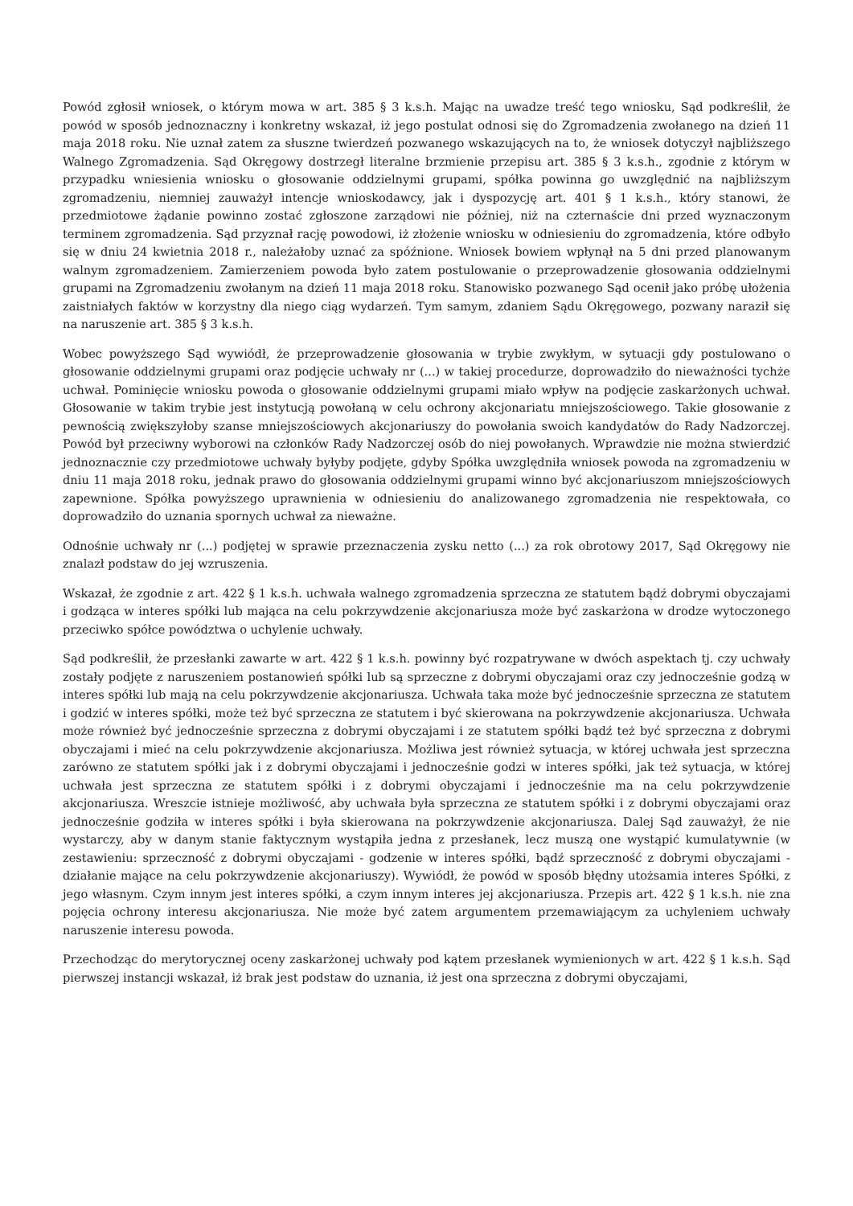Powód zgłosił wniosek, o którym mowa w art. 385 § 3 k.s.h. Mając na uwadze treść tego wniosku, Sąd podkreślił, że powód w sposób jednoznaczny i konkretny wskazał, iż jego postulat odnosi się do Zgromadzenia zwołanego na dzień 11 maja 2018 roku. Nie uznał zatem za słuszne twierdzeń pozwanego wskazujących na to, że wniosek dotyczył najbliższego Walnego Zgromadzenia. Sąd Okręgowy dostrzegł literalne brzmienie przepisu art. 385 § 3 k.s.h., zgodnie z którym w przypadku wniesienia wniosku o głosowanie oddzielnymi grupami, spółka powinna go uwzględnić na najbliższym zgromadzeniu, niemniej zauważył intencje wnioskodawcy, jak i dyspozycję art. 401 § 1 k.s.h., który stanowi, że przedmiotowe żądanie powinno zostać zgłoszone zarządowi nie później, niż na czternaście dni przed wyznaczonym terminem zgromadzenia. Sąd przyznał rację powodowi, iż złożenie wniosku w odniesieniu do zgromadzenia, które odbyło się w dniu 24 kwietnia 2018 r., należałoby uznać za spóźnione. Wniosek bowiem wpłynął na 5 dni przed planowanym walnym zgromadzeniem. Zamierzeniem powoda było zatem postulowanie o przeprowadzenie głosowania oddzielnymi grupami na Zgromadzeniu zwołanym na dzień 11 maja 2018 roku. Stanowisko pozwanego Sąd ocenił jako próbę ułożenia zaistniałych faktów w korzystny dla niego ciąg wydarzeń. Tym samym, zdaniem Sądu Okręgowego, pozwany naraził się na naruszenie art. 385 § 3 k.s.h.
Wobec powyższego Sąd wywiódł, że przeprowadzenie głosowania w trybie zwykłym, w sytuacji gdy postulowano o głosowanie oddzielnymi grupami oraz podjęcie uchwały nr (...) w takiej procedurze, doprowadziło do nieważności tychże uchwał. Pominięcie wniosku powoda o głosowanie oddzielnymi grupami miało wpływ na podjęcie zaskarżonych uchwał. Głosowanie w takim trybie jest instytucją powołaną w celu ochrony akcjonariatu mniejszościowego. Takie głosowanie z pewnością zwiększyłoby szanse mniejszościowych akcjonariuszy do powołania swoich kandydatów do Rady Nadzorczej. Powód był przeciwny wyborowi na członków Rady Nadzorczej osób do niej powołanych. Wprawdzie nie można stwierdzić jednoznacznie czy przedmiotowe uchwały byłyby podjęte, gdyby Spółka uwzględniła wniosek powoda na zgromadzeniu w dniu 11 maja 2018 roku, jednak prawo do głosowania oddzielnymi grupami winno być akcjonariuszom mniejszościowych zapewnione. Spółka powyższego uprawnienia w odniesieniu do analizowanego zgromadzenia nie respektowała, co doprowadziło do uznania spornych uchwał za nieważne.
Odnośnie uchwały nr (...) podjętej w sprawie przeznaczenia zysku netto (...) za rok obrotowy 2017, Sąd Okręgowy nie znalazł podstaw do jej wzruszenia.
Wskazał, że zgodnie z art. 422 § 1 k.s.h. uchwała walnego zgromadzenia sprzeczna ze statutem bądź dobrymi obyczajami i godząca w interes spółki lub mająca na celu pokrzywdzenie akcjonariusza może być zaskarżona w drodze wytoczonego przeciwko spółce powództwa o uchylenie uchwały.
Sąd podkreślił, że przesłanki zawarte w art. 422 § 1 k.s.h. powinny być rozpatrywane w dwóch aspektach tj. czy uchwały zostały podjęte z naruszeniem postanowień spółki lub są sprzeczne z dobrymi obyczajami oraz czy jednocześnie godzą w interes spółki lub mają na celu pokrzywdzenie akcjonariusza. Uchwała taka może być jednocześnie sprzeczna ze statutem i godzić w interes spółki, może też być sprzeczna ze statutem i być skierowana na pokrzywdzenie akcjonariusza. Uchwała może również być jednocześnie sprzeczna z dobrymi obyczajami i ze statutem spółki bądź też być sprzeczna z dobrymi obyczajami i mieć na celu pokrzywdzenie akcjonariusza. Możliwa jest również sytuacja, w której uchwała jest sprzeczna zarówno ze statutem spółki jak i z dobrymi obyczajami i jednocześnie godzi w interes spółki, jak też sytuacja, w której uchwała jest sprzeczna ze statutem spółki i z dobrymi obyczajami i jednocześnie ma na celu pokrzywdzenie akcjonariusza. Wreszcie istnieje możliwość, aby uchwała była sprzeczna ze statutem spółki i z dobrymi obyczajami oraz jednocześnie godziła w interes spółki i była skierowana na pokrzywdzenie akcjonariusza. Dalej Sąd zauważył, że nie wystarczy, aby w danym stanie faktycznym wystąpiła jedna z przesłanek, lecz muszą one wystąpić kumulatywnie (w zestawieniu: sprzeczność z dobrymi obyczajami - godzenie w interes spółki, bądź sprzeczność z dobrymi obyczajami - działanie mające na celu pokrzywdzenie akcjonariuszy). Wywiódł, że powód w sposób błędny utożsamia interes Spółki, z jego własnym. Czym innym jest interes spółki, a czym innym interes jej akcjonariusza. Przepis art. 422 § 1 k.s.h. nie zna pojęcia ochrony interesu akcjonariusza. Nie może być zatem argumentem przemawiającym za uchyleniem uchwały naruszenie interesu powoda.
Przechodząc do merytorycznej oceny zaskarżonej uchwały pod kątem przesłanek wymienionych w art. 422 § 1 k.s.h. Sąd pierwszej instancji wskazał, iż brak jest podstaw do uznania, iż jest ona sprzeczna z dobrymi obyczajami,